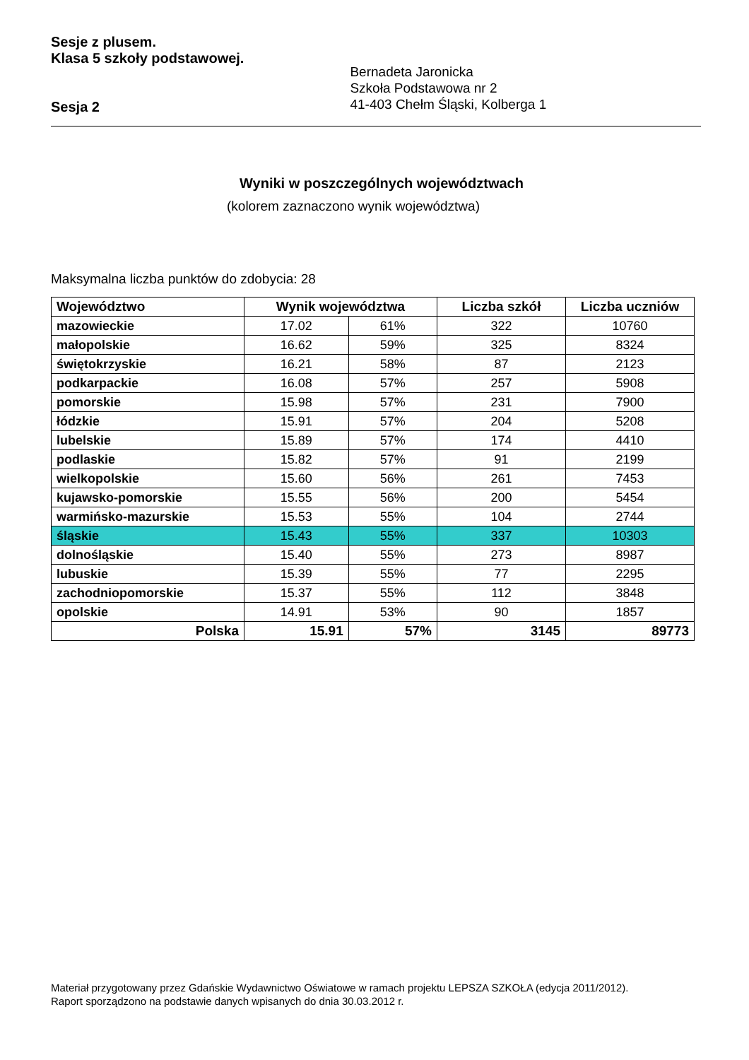Sesje z plusem.
Klasa 5 szkoły podstawowej.
Sesja 2
Bernadeta Jaronicka
Szkoła Podstawowa nr 2
41-403 Chełm Śląski, Kolberga 1
Wyniki w poszczególnych województwach
(kolorem zaznaczono wynik województwa)
Maksymalna liczba punktów do zdobycia: 28
| Województwo | Wynik województwa | | Liczba szkół | Liczba uczniów |
| --- | --- | --- | --- | --- |
| mazowieckie | 17.02 | 61% | 322 | 10760 |
| małopolskie | 16.62 | 59% | 325 | 8324 |
| świętokrzyskie | 16.21 | 58% | 87 | 2123 |
| podkarpackie | 16.08 | 57% | 257 | 5908 |
| pomorskie | 15.98 | 57% | 231 | 7900 |
| łódzkie | 15.91 | 57% | 204 | 5208 |
| lubelskie | 15.89 | 57% | 174 | 4410 |
| podlaskie | 15.82 | 57% | 91 | 2199 |
| wielkopolskie | 15.60 | 56% | 261 | 7453 |
| kujawsko-pomorskie | 15.55 | 56% | 200 | 5454 |
| warmińsko-mazurskie | 15.53 | 55% | 104 | 2744 |
| śląskie | 15.43 | 55% | 337 | 10303 |
| dolnośląskie | 15.40 | 55% | 273 | 8987 |
| lubuskie | 15.39 | 55% | 77 | 2295 |
| zachodniopomorskie | 15.37 | 55% | 112 | 3848 |
| opolskie | 14.91 | 53% | 90 | 1857 |
| Polska | 15.91 | 57% | 3145 | 89773 |
Materiał przygotowany przez Gdańskie Wydawnictwo Oświatowe w ramach projektu LEPSZA SZKOŁA (edycja 2011/2012).
Raport sporządzono na podstawie danych wpisanych do dnia 30.03.2012 r.